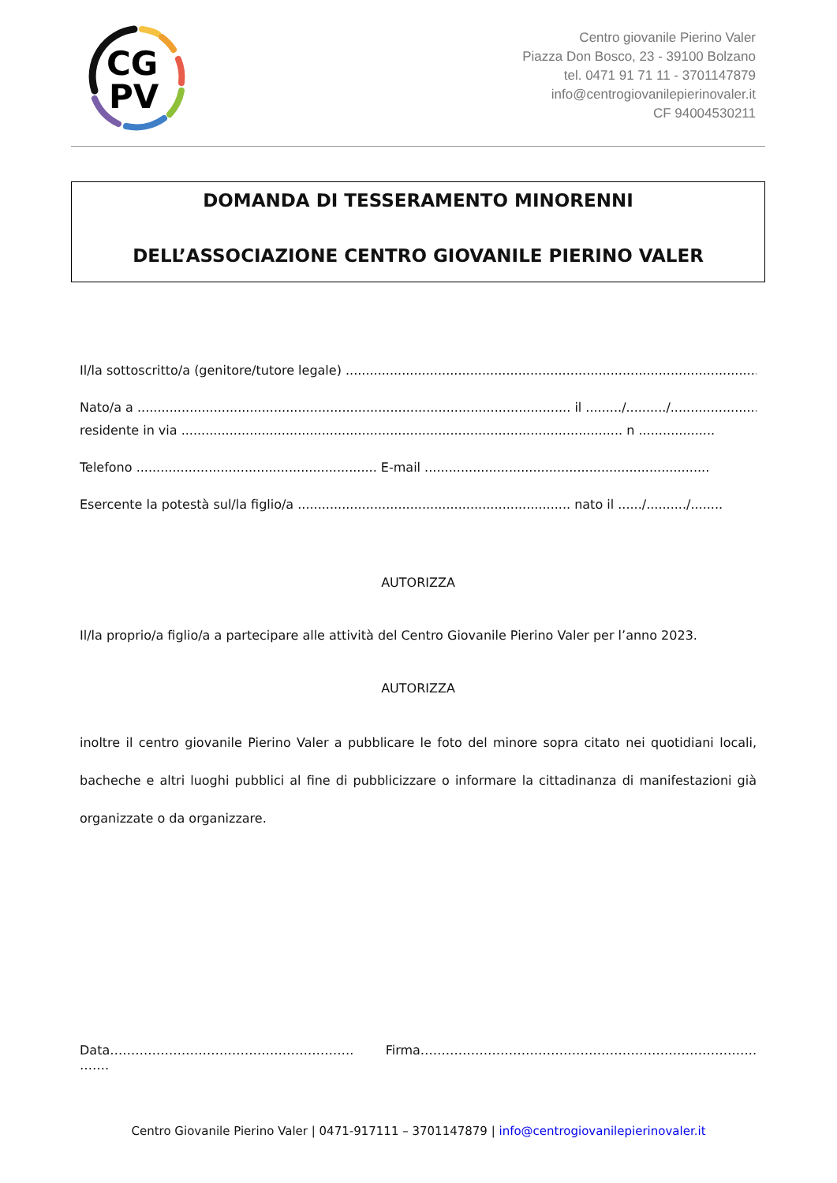CG
PV
Centro giovanile Pierino Valer
Piazza Don Bosco, 23 - 39100 Bolzano
tel. 0471 91 71 11 - 3701147879
info@centrogiovanilepierinovaler.it
CF 94004530211
DOMANDA DI TESSERAMENTO MINORENNI
DELL’ASSOCIAZIONE CENTRO GIOVANILE PIERINO VALER
Il/la sottoscritto/a (genitore/tutore legale) ....................................................................................................................
Nato/a a ............................................................................................................ il ........./........../.......................
residente in via .............................................................................................................. n ...................
Telefono ............................................................ E-mail .......................................................................
Esercente la potestà sul/la figlio/a .................................................................... nato il ....../........../........
AUTORIZZA
Il/la proprio/a figlio/a a partecipare alle attività del Centro Giovanile Pierino Valer per l’anno 2023.
AUTORIZZA
inoltre il centro giovanile Pierino Valer a pubblicare le foto del minore sopra citato nei quotidiani locali, bacheche e altri luoghi pubblici al fine di pubblicizzare o informare la cittadinanza di manifestazioni già organizzate o da organizzare.
Data…………………………………………………. ……. Firma……………………………………………………………………..
Centro Giovanile Pierino Valer | 0471-917111 – 3701147879 | info@centrogiovanilepierinovaler.it